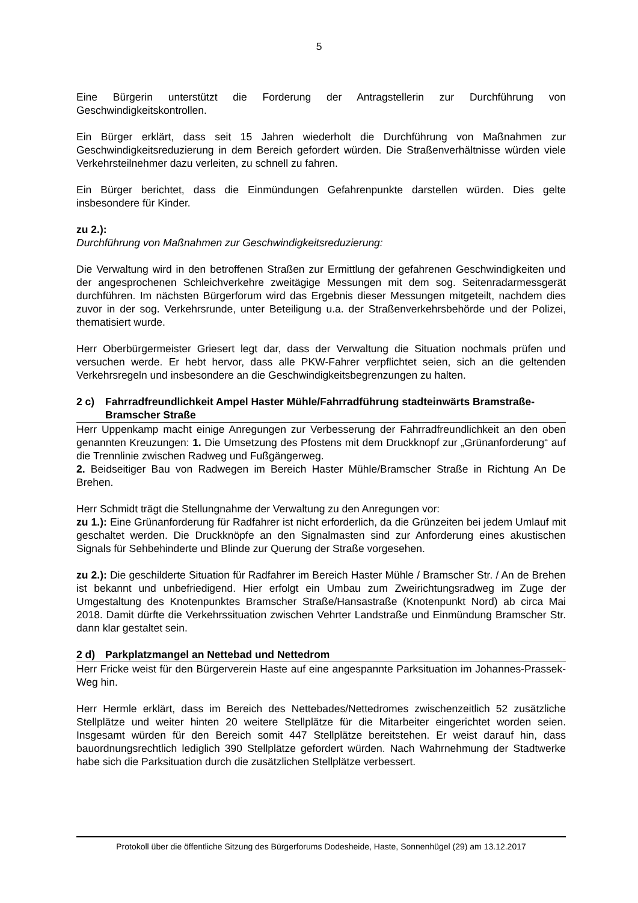5
Eine Bürgerin unterstützt die Forderung der Antragstellerin zur Durchführung von Geschwindigkeitskontrollen.
Ein Bürger erklärt, dass seit 15 Jahren wiederholt die Durchführung von Maßnahmen zur Geschwindigkeitsreduzierung in dem Bereich gefordert würden. Die Straßenverhältnisse würden viele Verkehrsteilnehmer dazu verleiten, zu schnell zu fahren.
Ein Bürger berichtet, dass die Einmündungen Gefahrenpunkte darstellen würden. Dies gelte insbesondere für Kinder.
zu 2.):
Durchführung von Maßnahmen zur Geschwindigkeitsreduzierung:
Die Verwaltung wird in den betroffenen Straßen zur Ermittlung der gefahrenen Geschwindigkeiten und der angesprochenen Schleichverkehre zweitägige Messungen mit dem sog. Seitenradarmessgerät durchführen. Im nächsten Bürgerforum wird das Ergebnis dieser Messungen mitgeteilt, nachdem dies zuvor in der sog. Verkehrsrunde, unter Beteiligung u.a. der Straßenverkehrsbehörde und der Polizei, thematisiert wurde.
Herr Oberbürgermeister Griesert legt dar, dass der Verwaltung die Situation nochmals prüfen und versuchen werde. Er hebt hervor, dass alle PKW-Fahrer verpflichtet seien, sich an die geltenden Verkehrsregeln und insbesondere an die Geschwindigkeitsbegrenzungen zu halten.
2 c) Fahrradfreundlichkeit Ampel Haster Mühle/Fahrradführung stadteinwärts Bramstraße-Bramscher Straße
Herr Uppenkamp macht einige Anregungen zur Verbesserung der Fahrradfreundlichkeit an den oben genannten Kreuzungen: 1. Die Umsetzung des Pfostens mit dem Druckknopf zur „Grünanforderung“ auf die Trennlinie zwischen Radweg und Fußgängerweg.
2. Beidseitiger Bau von Radwegen im Bereich Haster Mühle/Bramscher Straße in Richtung An De Brehen.
Herr Schmidt trägt die Stellungnahme der Verwaltung zu den Anregungen vor:
zu 1.): Eine Grünanforderung für Radfahrer ist nicht erforderlich, da die Grünzeiten bei jedem Umlauf mit geschaltet werden. Die Druckknöpfe an den Signalmasten sind zur Anforderung eines akustischen Signals für Sehbehinderte und Blinde zur Querung der Straße vorgesehen.
zu 2.): Die geschilderte Situation für Radfahrer im Bereich Haster Mühle / Bramscher Str. / An de Brehen ist bekannt und unbefriedigend. Hier erfolgt ein Umbau zum Zweirichtungsradweg im Zuge der Umgestaltung des Knotenpunktes Bramscher Straße/Hansastraße (Knotenpunkt Nord) ab circa Mai 2018. Damit dürfte die Verkehrssituation zwischen Vehrter Landstraße und Einmündung Bramscher Str. dann klar gestaltet sein.
2 d) Parkplatzmangel an Nettebad und Nettedrom
Herr Fricke weist für den Bürgerverein Haste auf eine angespannte Parksituation im Johannes-Prassek-Weg hin.
Herr Hermle erklärt, dass im Bereich des Nettebades/Nettedromes zwischenzeitlich 52 zusätzliche Stellplätze und weiter hinten 20 weitere Stellplätze für die Mitarbeiter eingerichtet worden seien. Insgesamt würden für den Bereich somit 447 Stellplätze bereitstehen. Er weist darauf hin, dass bauordnungsrechtlich lediglich 390 Stellplätze gefordert würden. Nach Wahrnehmung der Stadtwerke habe sich die Parksituation durch die zusätzlichen Stellplätze verbessert.
Protokoll über die öffentliche Sitzung des Bürgerforums Dodesheide, Haste, Sonnenhügel (29) am 13.12.2017